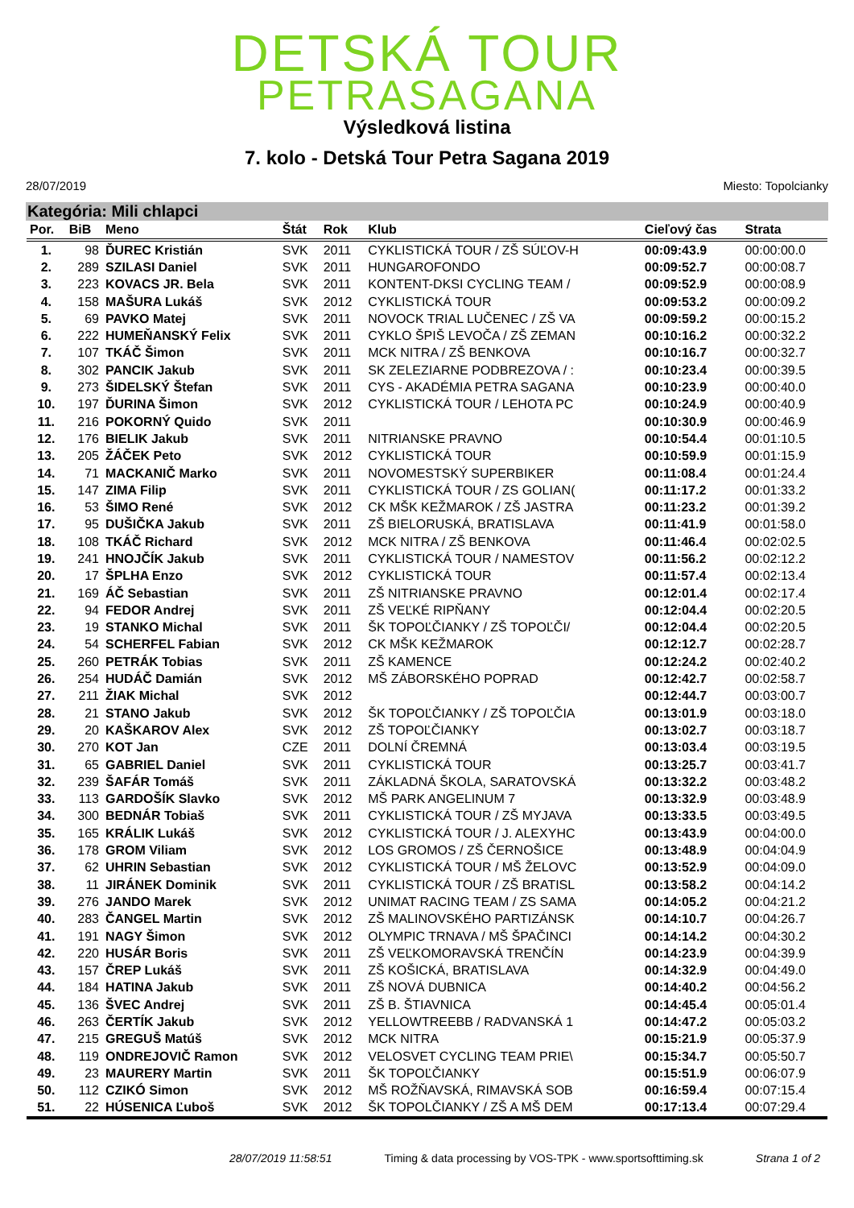DETSKÁ TOUR
PETRASAGANA
Výsledková listina
7. kolo - Detská Tour Petra Sagana 2019
28/07/2019 Miesto: Topolcianky
Kategória: Mili chlapci
| Por. | BiB | Meno | Štát | Rok | Klub | Cieľový čas | Strata |
| --- | --- | --- | --- | --- | --- | --- | --- |
| 1. | 98 | ĎUREC Kristián | SVK | 2011 | CYKLISTICKÁ TOUR / ZŠ SÚĽOV-H | 00:09:43.9 | 00:00:00.0 |
| 2. | 289 | SZILASI Daniel | SVK | 2011 | HUNGAROFONDO | 00:09:52.7 | 00:00:08.7 |
| 3. | 223 | KOVACS JR. Bela | SVK | 2011 | KONTENT-DKSI CYCLING TEAM / | 00:09:52.9 | 00:00:08.9 |
| 4. | 158 | MAŠURA Lukáš | SVK | 2012 | CYKLISTICKÁ TOUR | 00:09:53.2 | 00:00:09.2 |
| 5. | 69 | PAVKO Matej | SVK | 2011 | NOVOCK TRIAL LUČENEC / ZŠ VA | 00:09:59.2 | 00:00:15.2 |
| 6. | 222 | HUMEŇANSKÝ Felix | SVK | 2011 | CYKLO ŠPIŠ LEVOČA / ZŠ ZEMAN | 00:10:16.2 | 00:00:32.2 |
| 7. | 107 | TKÁČ Šimon | SVK | 2011 | MCK NITRA / ZŠ BENKOVA | 00:10:16.7 | 00:00:32.7 |
| 8. | 302 | PANCIK Jakub | SVK | 2011 | SK ZELEZIARNE PODBREZOVA / : | 00:10:23.4 | 00:00:39.5 |
| 9. | 273 | ŠIDELSKÝ Štefan | SVK | 2011 | CYS - AKADÉMIA PETRA SAGANA | 00:10:23.9 | 00:00:40.0 |
| 10. | 197 | ĎURINA Šimon | SVK | 2012 | CYKLISTICKÁ TOUR / LEHOTA PC | 00:10:24.9 | 00:00:40.9 |
| 11. | 216 | POKORNÝ Quido | SVK | 2011 | | 00:10:30.9 | 00:00:46.9 |
| 12. | 176 | BIELIK Jakub | SVK | 2011 | NITRIANSKE PRAVNO | 00:10:54.4 | 00:01:10.5 |
| 13. | 205 | ŽÁČEK Peto | SVK | 2012 | CYKLISTICKÁ TOUR | 00:10:59.9 | 00:01:15.9 |
| 14. | 71 | MACKANIČ Marko | SVK | 2011 | NOVOMESTSKÝ SUPERBIKER | 00:11:08.4 | 00:01:24.4 |
| 15. | 147 | ZIMA Filip | SVK | 2011 | CYKLISTICKÁ TOUR / ZS GOLIAN( | 00:11:17.2 | 00:01:33.2 |
| 16. | 53 | ŠIMO René | SVK | 2012 | CK MŠK KEŽMAROK / ZŠ JASTRA | 00:11:23.2 | 00:01:39.2 |
| 17. | 95 | DUŠIČKA Jakub | SVK | 2011 | ZŠ BIELORUSKÁ, BRATISLAVA | 00:11:41.9 | 00:01:58.0 |
| 18. | 108 | TKÁČ Richard | SVK | 2012 | MCK NITRA / ZŠ BENKOVA | 00:11:46.4 | 00:02:02.5 |
| 19. | 241 | HNOJČÍK Jakub | SVK | 2011 | CYKLISTICKÁ TOUR / NAMESTOV | 00:11:56.2 | 00:02:12.2 |
| 20. | 17 | ŠPLHA Enzo | SVK | 2012 | CYKLISTICKÁ TOUR | 00:11:57.4 | 00:02:13.4 |
| 21. | 169 | ÁČ Sebastian | SVK | 2011 | ZŠ NITRIANSKE PRAVNO | 00:12:01.4 | 00:02:17.4 |
| 22. | 94 | FEDOR Andrej | SVK | 2011 | ZŠ VEĽKÉ RIPŇANY | 00:12:04.4 | 00:02:20.5 |
| 23. | 19 | STANKO Michal | SVK | 2011 | ŠK TOPOĽČIANKY / ZŠ TOPOĽČI/ | 00:12:04.4 | 00:02:20.5 |
| 24. | 54 | SCHERFEL Fabian | SVK | 2012 | CK MŠK KEŽMAROK | 00:12:12.7 | 00:02:28.7 |
| 25. | 260 | PETRÁK Tobias | SVK | 2011 | ZŠ KAMENCE | 00:12:24.2 | 00:02:40.2 |
| 26. | 254 | HUDÁČ Damián | SVK | 2012 | MŠ ZÁBORSKÉHO POPRAD | 00:12:42.7 | 00:02:58.7 |
| 27. | 211 | ŽIAK Michal | SVK | 2012 | | 00:12:44.7 | 00:03:00.7 |
| 28. | 21 | STANO Jakub | SVK | 2012 | ŠK TOPOĽČIANKY / ZŠ TOPOĽČIA | 00:13:01.9 | 00:03:18.0 |
| 29. | 20 | KAŠKAROV Alex | SVK | 2012 | ZŠ TOPOĽČIANKY | 00:13:02.7 | 00:03:18.7 |
| 30. | 270 | KOT Jan | CZE | 2011 | DOLNÍ ČREMNÁ | 00:13:03.4 | 00:03:19.5 |
| 31. | 65 | GABRIEL Daniel | SVK | 2011 | CYKLISTICKÁ TOUR | 00:13:25.7 | 00:03:41.7 |
| 32. | 239 | ŠAFÁR Tomáš | SVK | 2011 | ZÁKLADNÁ ŠKOLA, SARATOVSKÁ | 00:13:32.2 | 00:03:48.2 |
| 33. | 113 | GARDOŠÍK Slavko | SVK | 2012 | MŠ PARK ANGELINUM 7 | 00:13:32.9 | 00:03:48.9 |
| 34. | 300 | BEDNÁR Tobiaš | SVK | 2011 | CYKLISTICKÁ TOUR / ZŠ MYJAVA | 00:13:33.5 | 00:03:49.5 |
| 35. | 165 | KRÁLIK Lukáš | SVK | 2012 | CYKLISTICKÁ TOUR / J. ALEXYHC | 00:13:43.9 | 00:04:00.0 |
| 36. | 178 | GROM Viliam | SVK | 2012 | LOS GROMOS / ZŠ ČERNOŠICE | 00:13:48.9 | 00:04:04.9 |
| 37. | 62 | UHRIN Sebastian | SVK | 2012 | CYKLISTICKÁ TOUR / MŠ ŽELOVC | 00:13:52.9 | 00:04:09.0 |
| 38. | 11 | JIRÁNEK Dominik | SVK | 2011 | CYKLISTICKÁ TOUR / ZŠ BRATISL | 00:13:58.2 | 00:04:14.2 |
| 39. | 276 | JANDO Marek | SVK | 2012 | UNIMAT RACING TEAM / ZS SAMA | 00:14:05.2 | 00:04:21.2 |
| 40. | 283 | ČANGEL Martin | SVK | 2012 | ZŠ MALINOVSKÉHO PARTIZÁNSK | 00:14:10.7 | 00:04:26.7 |
| 41. | 191 | NAGY Šimon | SVK | 2012 | OLYMPIC TRNAVA / MŠ ŠPAČINCI | 00:14:14.2 | 00:04:30.2 |
| 42. | 220 | HUSÁR Boris | SVK | 2011 | ZŠ VEĽKOMORAVSKÁ TRENČÍN | 00:14:23.9 | 00:04:39.9 |
| 43. | 157 | ČREP Lukáš | SVK | 2011 | ZŠ KOŠICKÁ, BRATISLAVA | 00:14:32.9 | 00:04:49.0 |
| 44. | 184 | HATINA Jakub | SVK | 2011 | ZŠ NOVÁ DUBNICA | 00:14:40.2 | 00:04:56.2 |
| 45. | 136 | ŠVEC Andrej | SVK | 2011 | ZŠ B. ŠTIAVNICA | 00:14:45.4 | 00:05:01.4 |
| 46. | 263 | ČERTÍK Jakub | SVK | 2012 | YELLOWTREEBB / RADVANSKÁ 1 | 00:14:47.2 | 00:05:03.2 |
| 47. | 215 | GREGUŠ Matúš | SVK | 2012 | MCK NITRA | 00:15:21.9 | 00:05:37.9 |
| 48. | 119 | ONDREJOVIČ Ramon | SVK | 2012 | VELOSVET CYCLING TEAM PRIE\ | 00:15:34.7 | 00:05:50.7 |
| 49. | 23 | MAURERY Martin | SVK | 2011 | ŠK TOPOĽČIANKY | 00:15:51.9 | 00:06:07.9 |
| 50. | 112 | CZIKÓ Simon | SVK | 2012 | MŠ ROŽŇAVSKÁ, RIMAVSKÁ SOB | 00:16:59.4 | 00:07:15.4 |
| 51. | 22 | HÚSENICA Ľuboš | SVK | 2012 | ŠK TOPOLČIANKY / ZŠ A MŠ DEM | 00:17:13.4 | 00:07:29.4 |
28/07/2019 11:58:51 Timing & data processing by VOS-TPK - www.sportsofttiming.sk Strana 1 of 2